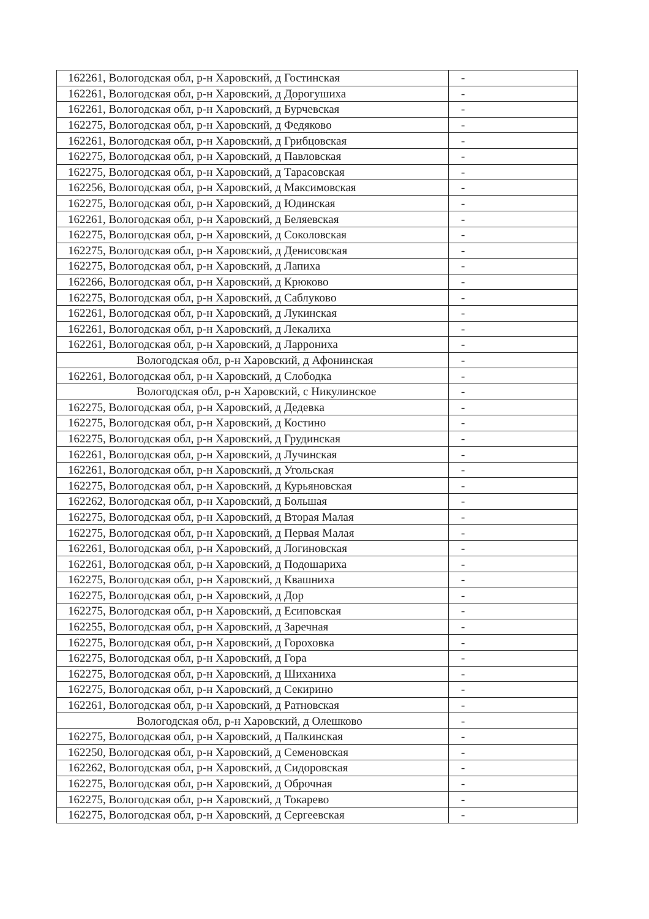| 162261, Вологодская обл, р-н Харовский, д Гостинская | - |
| 162261, Вологодская обл, р-н Харовский, д Дорогушиха | - |
| 162261, Вологодская обл, р-н Харовский, д Бурчевская | - |
| 162275, Вологодская обл, р-н Харовский, д Федяково | - |
| 162261, Вологодская обл, р-н Харовский, д Грибцовская | - |
| 162275, Вологодская обл, р-н Харовский, д Павловская | - |
| 162275, Вологодская обл, р-н Харовский, д Тарасовская | - |
| 162256, Вологодская обл, р-н Харовский, д Максимовская | - |
| 162275, Вологодская обл, р-н Харовский, д Юдинская | - |
| 162261, Вологодская обл, р-н Харовский, д Беляевская | - |
| 162275, Вологодская обл, р-н Харовский, д Соколовская | - |
| 162275, Вологодская обл, р-н Харовский, д Денисовская | - |
| 162275, Вологодская обл, р-н Харовский, д Лапиха | - |
| 162266, Вологодская обл, р-н Харовский, д Крюково | - |
| 162275, Вологодская обл, р-н Харовский, д Саблуково | - |
| 162261, Вологодская обл, р-н Харовский, д Лукинская | - |
| 162261, Вологодская обл, р-н Харовский, д Лекалиха | - |
| 162261, Вологодская обл, р-н Харовский, д Ларрониха | - |
| Вологодская обл, р-н Харовский, д Афонинская | - |
| 162261, Вологодская обл, р-н Харовский, д Слободка | - |
| Вологодская обл, р-н Харовский, с Никулинское | - |
| 162275, Вологодская обл, р-н Харовский, д Дедевка | - |
| 162275, Вологодская обл, р-н Харовский, д Костино | - |
| 162275, Вологодская обл, р-н Харовский, д Грудинская | - |
| 162261, Вологодская обл, р-н Харовский, д Лучинская | - |
| 162261, Вологодская обл, р-н Харовский, д Угольская | - |
| 162275, Вологодская обл, р-н Харовский, д Курьяновская | - |
| 162262, Вологодская обл, р-н Харовский, д Большая | - |
| 162275, Вологодская обл, р-н Харовский, д Вторая Малая | - |
| 162275, Вологодская обл, р-н Харовский, д Первая Малая | - |
| 162261, Вологодская обл, р-н Харовский, д Логиновская | - |
| 162261, Вологодская обл, р-н Харовский, д Подошариха | - |
| 162275, Вологодская обл, р-н Харовский, д Квашниха | - |
| 162275, Вологодская обл, р-н Харовский, д Дор | - |
| 162275, Вологодская обл, р-н Харовский, д Есиповская | - |
| 162255, Вологодская обл, р-н Харовский, д Заречная | - |
| 162275, Вологодская обл, р-н Харовский, д Гороховка | - |
| 162275, Вологодская обл, р-н Харовский, д Гора | - |
| 162275, Вологодская обл, р-н Харовский, д Шиханиха | - |
| 162275, Вологодская обл, р-н Харовский, д Секирино | - |
| 162261, Вологодская обл, р-н Харовский, д Ратновская | - |
| Вологодская обл, р-н Харовский, д Олешково | - |
| 162275, Вологодская обл, р-н Харовский, д Палкинская | - |
| 162250, Вологодская обл, р-н Харовский, д Семеновская | - |
| 162262, Вологодская обл, р-н Харовский, д Сидоровская | - |
| 162275, Вологодская обл, р-н Харовский, д Оброчная | - |
| 162275, Вологодская обл, р-н Харовский, д Токарево | - |
| 162275, Вологодская обл, р-н Харовский, д Сергеевская | - |